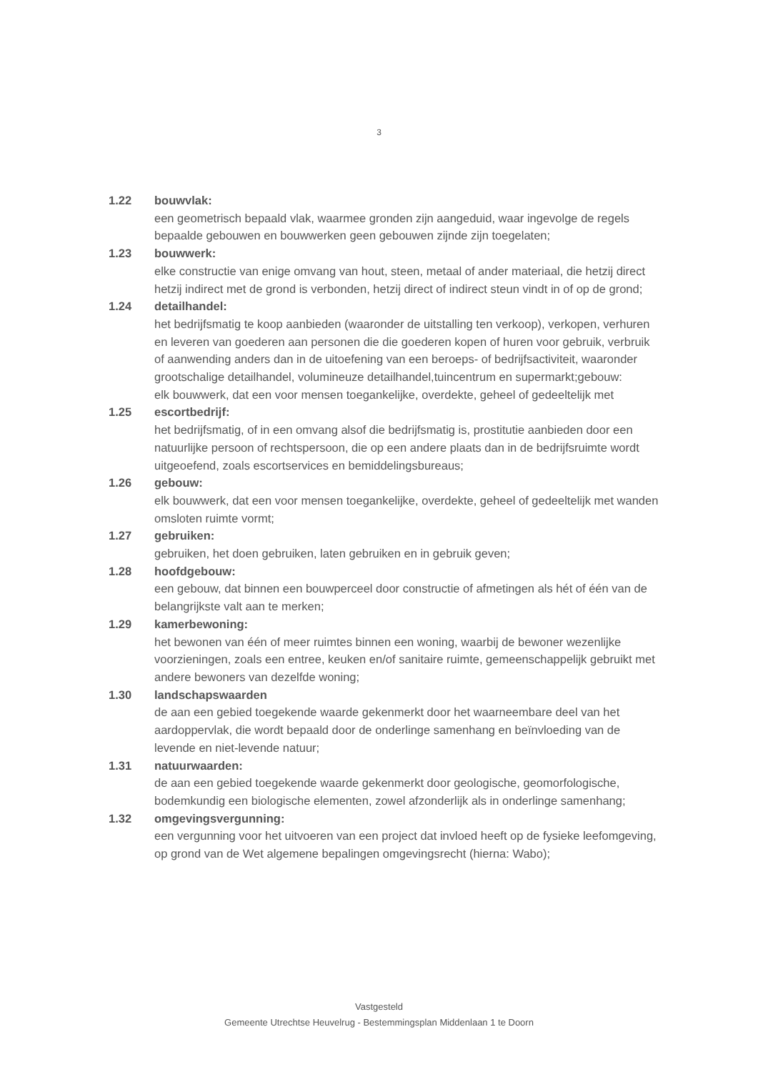3
1.22 bouwvlak:
een geometrisch bepaald vlak, waarmee gronden zijn aangeduid, waar ingevolge de regels bepaalde gebouwen en bouwwerken geen gebouwen zijnde zijn toegelaten;
1.23 bouwwerk:
elke constructie van enige omvang van hout, steen, metaal of ander materiaal, die hetzij direct hetzij indirect met de grond is verbonden, hetzij direct of indirect steun vindt in of op de grond;
1.24 detailhandel:
het bedrijfsmatig te koop aanbieden (waaronder de uitstalling ten verkoop), verkopen, verhuren en leveren van goederen aan personen die die goederen kopen of huren voor gebruik, verbruik of aanwending anders dan in de uitoefening van een beroeps- of bedrijfsactiviteit, waaronder grootschalige detailhandel, volumineuze detailhandel,tuincentrum en supermarkt;gebouw:
elk bouwwerk, dat een voor mensen toegankelijke, overdekte, geheel of gedeeltelijk met
1.25 escortbedrijf:
het bedrijfsmatig, of in een omvang alsof die bedrijfsmatig is, prostitutie aanbieden door een natuurlijke persoon of rechtspersoon, die op een andere plaats dan in de bedrijfsruimte wordt uitgeoefend, zoals escortservices en bemiddelingsbureaus;
1.26 gebouw:
elk bouwwerk, dat een voor mensen toegankelijke, overdekte, geheel of gedeeltelijk met wanden omsloten ruimte vormt;
1.27 gebruiken:
gebruiken, het doen gebruiken, laten gebruiken en in gebruik geven;
1.28 hoofdgebouw:
een gebouw, dat binnen een bouwperceel door constructie of afmetingen als hét of één van de belangrijkste valt aan te merken;
1.29 kamerbewoning:
het bewonen van één of meer ruimtes binnen een woning, waarbij de bewoner wezenlijke voorzieningen, zoals een entree, keuken en/of sanitaire ruimte, gemeenschappelijk gebruikt met andere bewoners van dezelfde woning;
1.30 landschapswaarden
de aan een gebied toegekende waarde gekenmerkt door het waarneembare deel van het aardoppervlak, die wordt bepaald door de onderlinge samenhang en beïnvloeding van de levende en niet-levende natuur;
1.31 natuurwaarden:
de aan een gebied toegekende waarde gekenmerkt door geologische, geomorfologische, bodemkundig een biologische elementen, zowel afzonderlijk als in onderlinge samenhang;
1.32 omgevingsvergunning:
een vergunning voor het uitvoeren van een project dat invloed heeft op de fysieke leefomgeving, op grond van de Wet algemene bepalingen omgevingsrecht (hierna: Wabo);
Vastgesteld
Gemeente Utrechtse Heuvelrug - Bestemmingsplan Middenlaan 1 te Doorn